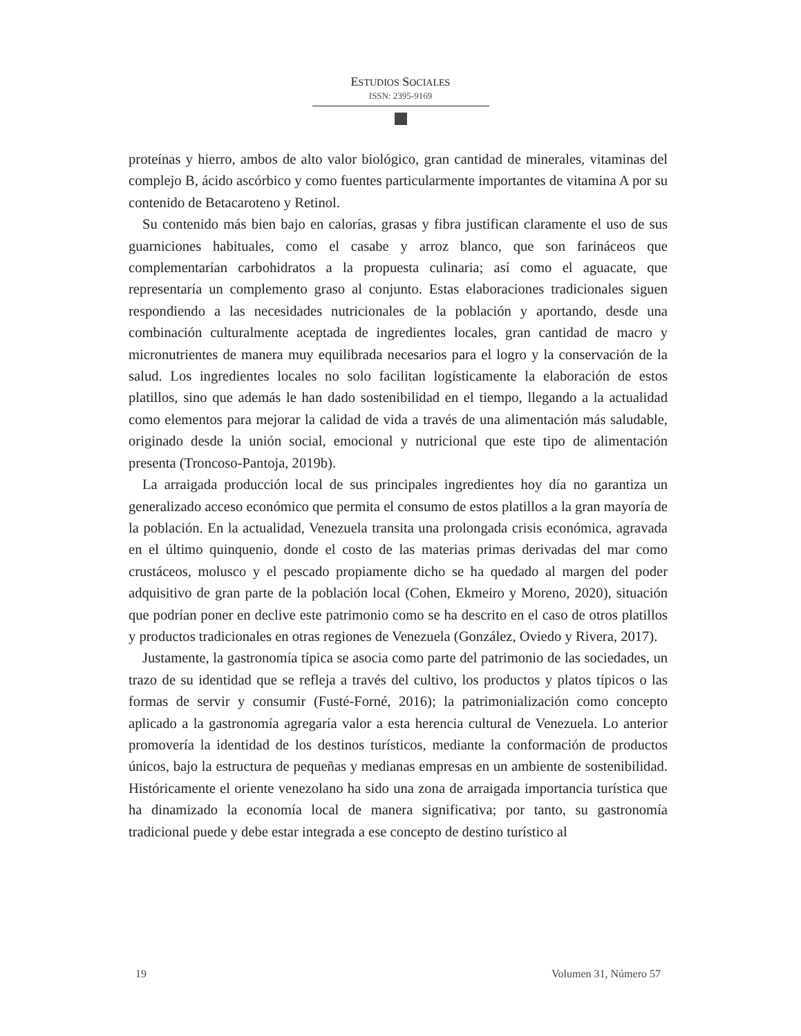ESTUDIOS SOCIALES
ISSN: 2395-9169
proteínas y hierro, ambos de alto valor biológico, gran cantidad de minerales, vitaminas del complejo B, ácido ascórbico y como fuentes particularmente importantes de vitamina A por su contenido de Betacaroteno y Retinol.
Su contenido más bien bajo en calorías, grasas y fibra justifican claramente el uso de sus guarniciones habituales, como el casabe y arroz blanco, que son farináceos que complementarían carbohidratos a la propuesta culinaria; así como el aguacate, que representaría un complemento graso al conjunto. Estas elaboraciones tradicionales siguen respondiendo a las necesidades nutricionales de la población y aportando, desde una combinación culturalmente aceptada de ingredientes locales, gran cantidad de macro y micronutrientes de manera muy equilibrada necesarios para el logro y la conservación de la salud. Los ingredientes locales no solo facilitan logísticamente la elaboración de estos platillos, sino que además le han dado sostenibilidad en el tiempo, llegando a la actualidad como elementos para mejorar la calidad de vida a través de una alimentación más saludable, originado desde la unión social, emocional y nutricional que este tipo de alimentación presenta (Troncoso-Pantoja, 2019b).
La arraigada producción local de sus principales ingredientes hoy día no garantiza un generalizado acceso económico que permita el consumo de estos platillos a la gran mayoría de la población. En la actualidad, Venezuela transita una prolongada crisis económica, agravada en el último quinquenio, donde el costo de las materias primas derivadas del mar como crustáceos, molusco y el pescado propiamente dicho se ha quedado al margen del poder adquisitivo de gran parte de la población local (Cohen, Ekmeiro y Moreno, 2020), situación que podrían poner en declive este patrimonio como se ha descrito en el caso de otros platillos y productos tradicionales en otras regiones de Venezuela (González, Oviedo y Rivera, 2017).
Justamente, la gastronomía típica se asocia como parte del patrimonio de las sociedades, un trazo de su identidad que se refleja a través del cultivo, los productos y platos típicos o las formas de servir y consumir (Fusté-Forné, 2016); la patrimonialización como concepto aplicado a la gastronomía agregaría valor a esta herencia cultural de Venezuela. Lo anterior promovería la identidad de los destinos turísticos, mediante la conformación de productos únicos, bajo la estructura de pequeñas y medianas empresas en un ambiente de sostenibilidad. Históricamente el oriente venezolano ha sido una zona de arraigada importancia turística que ha dinamizado la economía local de manera significativa; por tanto, su gastronomía tradicional puede y debe estar integrada a ese concepto de destino turístico al
19 Volumen 31, Número 57